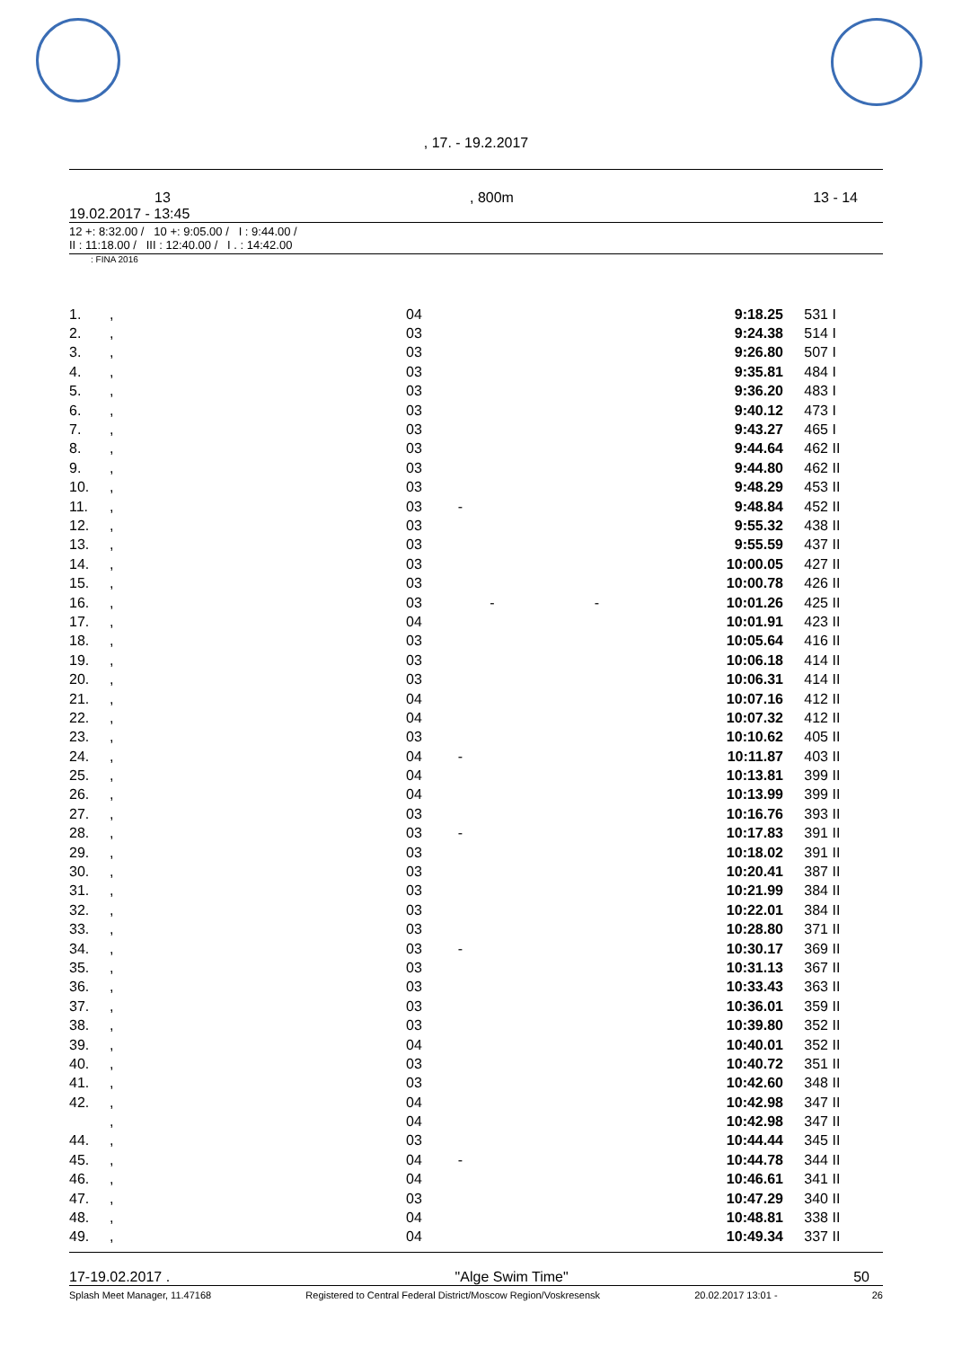, 17. - 19.2.2017
13, 800m 13 - 14
19.02.2017 - 13:45
12 +: 8:32.00 / 10 +: 9:05.00 / I : 9:44.00 /
II : 11:18.00 / III : 12:40.00 / I . : 14:42.00
: FINA 2016
| 1. | , | 04 | 9:18.25 | 531 | I |
| 2. | , | 03 | 9:24.38 | 514 | I |
| 3. | , | 03 | 9:26.80 | 507 | I |
| 4. | , | 03 | 9:35.81 | 484 | I |
| 5. | , | 03 | 9:36.20 | 483 | I |
| 6. | , | 03 | 9:40.12 | 473 | I |
| 7. | , | 03 | 9:43.27 | 465 | I |
| 8. | , | 03 | 9:44.64 | 462 | II |
| 9. | , | 03 | 9:44.80 | 462 | II |
| 10. | , | 03 | 9:48.29 | 453 | II |
| 11. | , | 03 - | 9:48.84 | 452 | II |
| 12. | , | 03 | 9:55.32 | 438 | II |
| 13. | , | 03 | 9:55.59 | 437 | II |
| 14. | , | 03 | 10:00.05 | 427 | II |
| 15. | , | 03 | 10:00.78 | 426 | II |
| 16. | , | 03 - - | 10:01.26 | 425 | II |
| 17. | , | 04 | 10:01.91 | 423 | II |
| 18. | , | 03 | 10:05.64 | 416 | II |
| 19. | , | 03 | 10:06.18 | 414 | II |
| 20. | , | 03 | 10:06.31 | 414 | II |
| 21. | , | 04 | 10:07.16 | 412 | II |
| 22. | , | 04 | 10:07.32 | 412 | II |
| 23. | , | 03 | 10:10.62 | 405 | II |
| 24. | , | 04 - | 10:11.87 | 403 | II |
| 25. | , | 04 | 10:13.81 | 399 | II |
| 26. | , | 04 | 10:13.99 | 399 | II |
| 27. | , | 03 | 10:16.76 | 393 | II |
| 28. | , | 03 - | 10:17.83 | 391 | II |
| 29. | , | 03 | 10:18.02 | 391 | II |
| 30. | , | 03 | 10:20.41 | 387 | II |
| 31. | , | 03 | 10:21.99 | 384 | II |
| 32. | , | 03 | 10:22.01 | 384 | II |
| 33. | , | 03 | 10:28.80 | 371 | II |
| 34. | , | 03 - | 10:30.17 | 369 | II |
| 35. | , | 03 | 10:31.13 | 367 | II |
| 36. | , | 03 | 10:33.43 | 363 | II |
| 37. | , | 03 | 10:36.01 | 359 | II |
| 38. | , | 03 | 10:39.80 | 352 | II |
| 39. | , | 04 | 10:40.01 | 352 | II |
| 40. | , | 03 | 10:40.72 | 351 | II |
| 41. | , | 03 | 10:42.60 | 348 | II |
| 42. | , | 04 | 10:42.98 | 347 | II |
| | , | 04 | 10:42.98 | 347 | II |
| 44. | , | 03 | 10:44.44 | 345 | II |
| 45. | , | 04 - | 10:44.78 | 344 | II |
| 46. | , | 04 | 10:46.61 | 341 | II |
| 47. | , | 03 | 10:47.29 | 340 | II |
| 48. | , | 04 | 10:48.81 | 338 | II |
| 49. | , | 04 | 10:49.34 | 337 | II |
17-19.02.2017 . "Alge Swim Time" 50
Splash Meet Manager, 11.47168 Registered to Central Federal District/Moscow Region/Voskresensk 20.02.2017 13:01 - 26